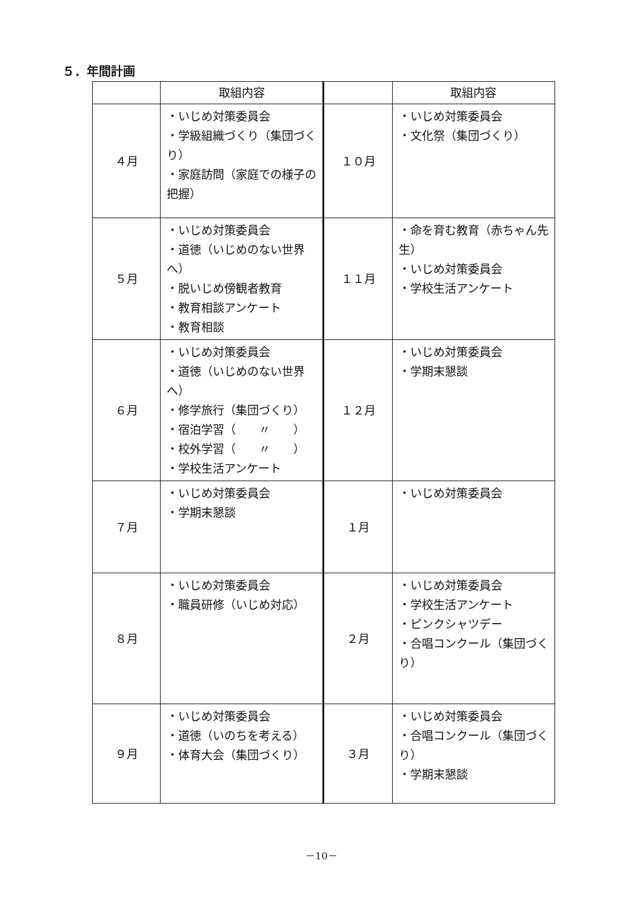５．年間計画
| | 取組内容 | | 取組内容 |
| --- | --- | --- | --- |
| ４月 | ・いじめ対策委員会 ・学級組織づくり（集団づくり） ・家庭訪問（家庭での様子の把握） | １０月 | ・いじめ対策委員会 ・文化祭（集団づくり） |
| ５月 | ・いじめ対策委員会 ・道徳（いじめのない世界へ） ・脱いじめ傍観者教育 ・教育相談アンケート ・教育相談 | １１月 | ・命を育む教育（赤ちゃん先生） ・いじめ対策委員会 ・学校生活アンケート |
| ６月 | ・いじめ対策委員会 ・道徳（いじめのない世界へ） ・修学旅行（集団づくり） ・宿泊学習（ 〃 ） ・校外学習（ 〃 ） ・学校生活アンケート | １２月 | ・いじめ対策委員会 ・学期末懇談 |
| ７月 | ・いじめ対策委員会 ・学期末懇談 | １月 | ・いじめ対策委員会 |
| ８月 | ・いじめ対策委員会 ・職員研修（いじめ対応） | ２月 | ・いじめ対策委員会 ・学校生活アンケート ・ピンクシャツデー ・合唱コンクール（集団づくり） |
| ９月 | ・いじめ対策委員会 ・道徳（いのちを考える） ・体育大会（集団づくり） | ３月 | ・いじめ対策委員会 ・合唱コンクール（集団づくり） ・学期末懇談 |
－10－